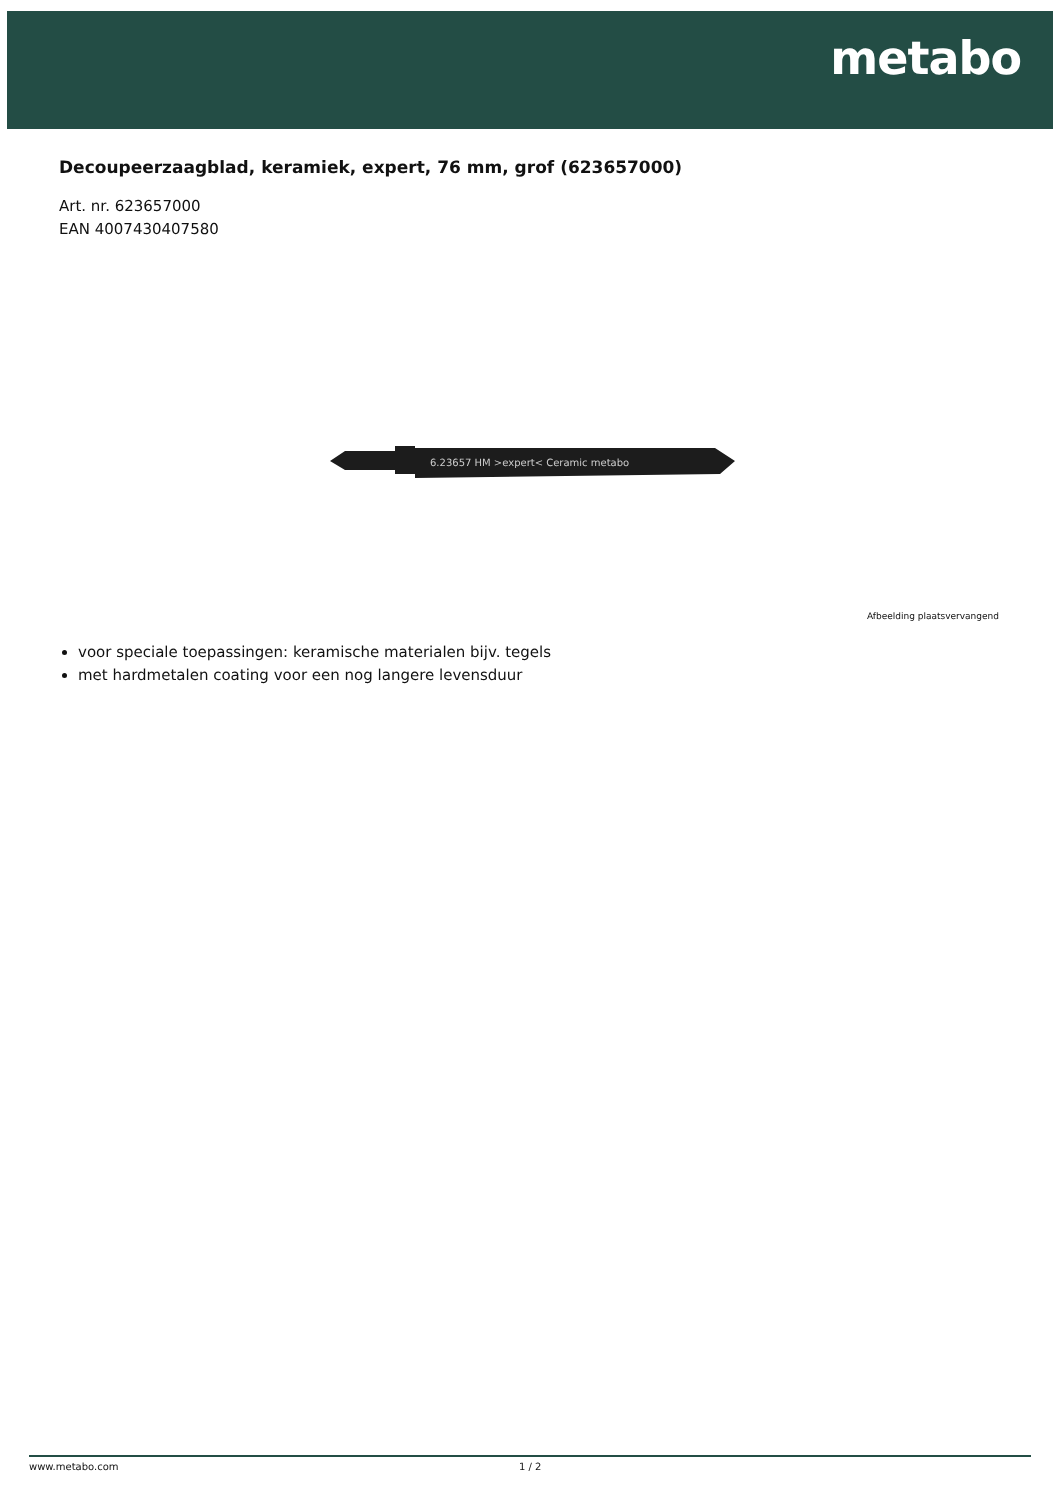metabo
Decoupeerzaagblad, keramiek, expert, 76 mm, grof (623657000)
Art. nr. 623657000
EAN 4007430407580
6.23657 HM >expert< Ceramic metabo
Afbeelding plaatsvervangend
voor speciale toepassingen: keramische materialen bijv. tegels
met hardmetalen coating voor een nog langere levensduur
www.metabo.com 1 / 2